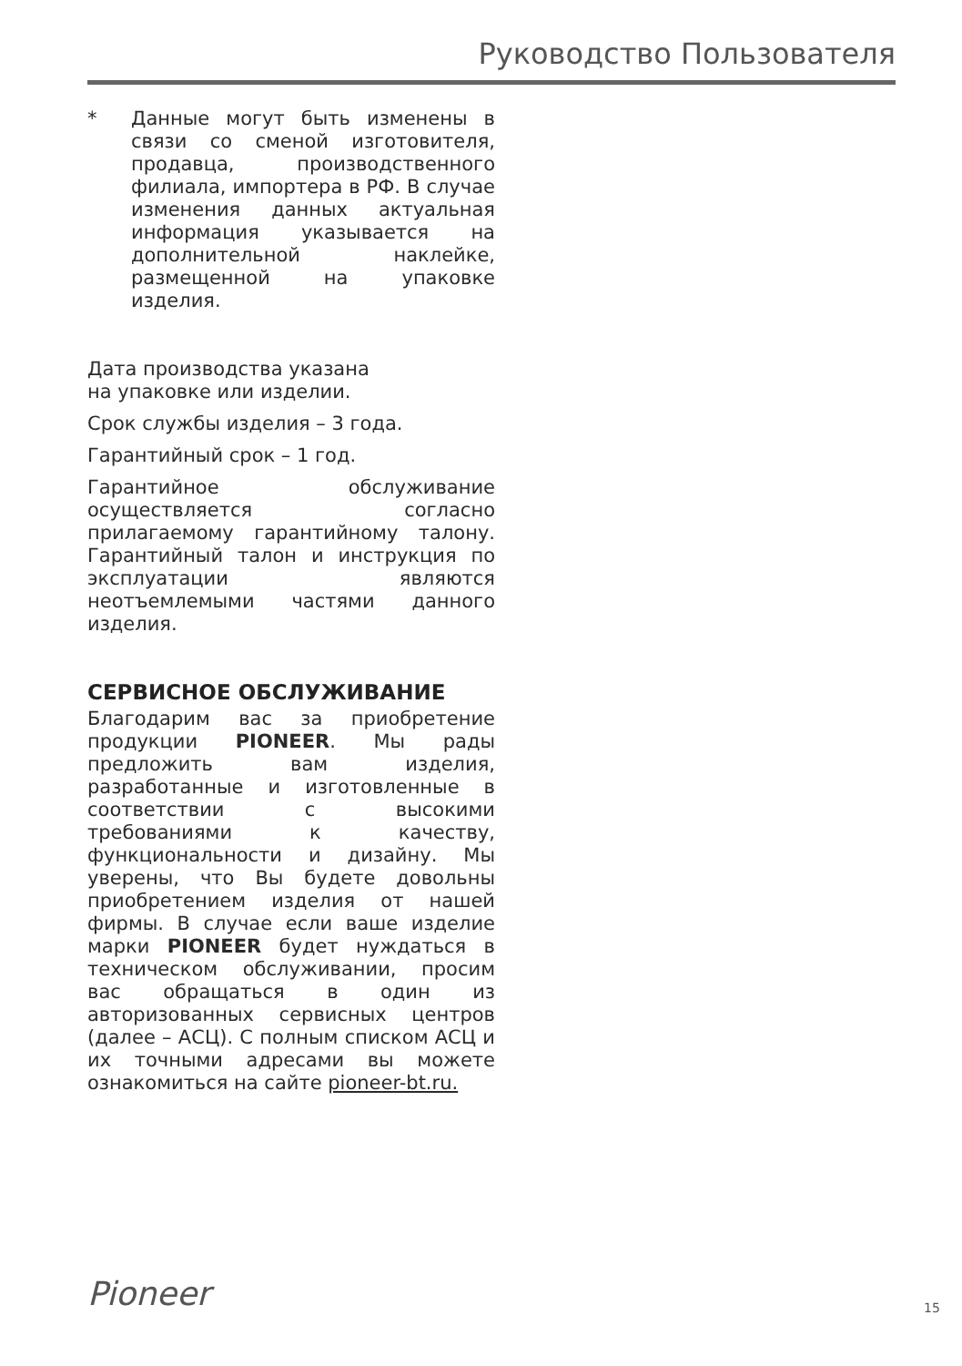Руководство Пользователя
* Данные могут быть изменены в связи со сменой изготовителя, продавца, производственного филиала, импортера в РФ. В случае изменения данных актуальная информация указывается на дополнительной наклейке, размещенной на упаковке изделия.
Дата производства указана
на упаковке или изделии.
Срок службы изделия – 3 года.
Гарантийный срок – 1 год.
Гарантийное обслуживание осуществляется согласно прилагаемому гарантийному талону. Гарантийный талон и инструкция по эксплуатации являются неотъемлемыми частями данного изделия.
СЕРВИСНОЕ ОБСЛУЖИВАНИЕ
Благодарим вас за приобретение продукции PIONEER. Мы рады предложить вам изделия, разработанные и изготовленные в соответствии с высокими требованиями к качеству, функциональности и дизайну. Мы уверены, что Вы будете довольны приобретением изделия от нашей фирмы. В случае если ваше изделие марки PIONEER будет нуждаться в техническом обслуживании, просим вас обращаться в один из авторизованных сервисных центров (далее – АСЦ). С полным списком АСЦ и их точными адресами вы можете ознакомиться на сайте pioneer-bt.ru.
Pioneer 15